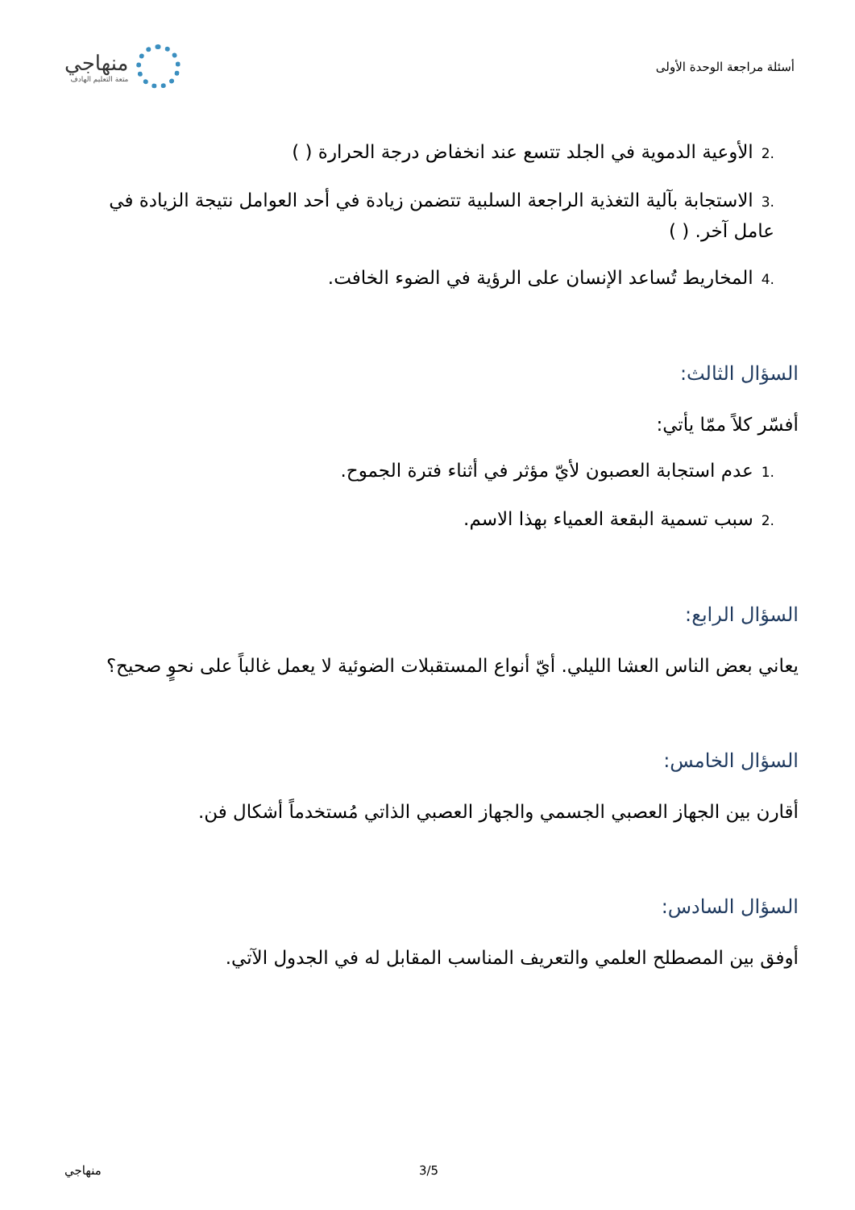أسئلة مراجعة الوحدة الأولى
منهاجي
متعة التعليم الهادف
.2الأوعية الدموية في الجلد تتسع عند انخفاض درجة الحرارة ( )
.3الاستجابة بآلية التغذية الراجعة السلبية تتضمن زيادة في أحد العوامل نتيجة الزيادة في عامل آخر. ( )
.4المخاريط تُساعد الإنسان على الرؤية في الضوء الخافت.
السؤال الثالث:
أفسّر كلاً ممّا يأتي:
.1عدم استجابة العصبون لأيّ مؤثر في أثناء فترة الجموح.
.2سبب تسمية البقعة العمياء بهذا الاسم.
السؤال الرابع:
يعاني بعض الناس العشا الليلي. أيّ أنواع المستقبلات الضوئية لا يعمل غالباً على نحوٍ صحيح؟
السؤال الخامس:
أقارن بين الجهاز العصبي الجسمي والجهاز العصبي الذاتي مُستخدماً أشكال فن.
السؤال السادس:
أوفق بين المصطلح العلمي والتعريف المناسب المقابل له في الجدول الآتي.
منهاجي 3/5